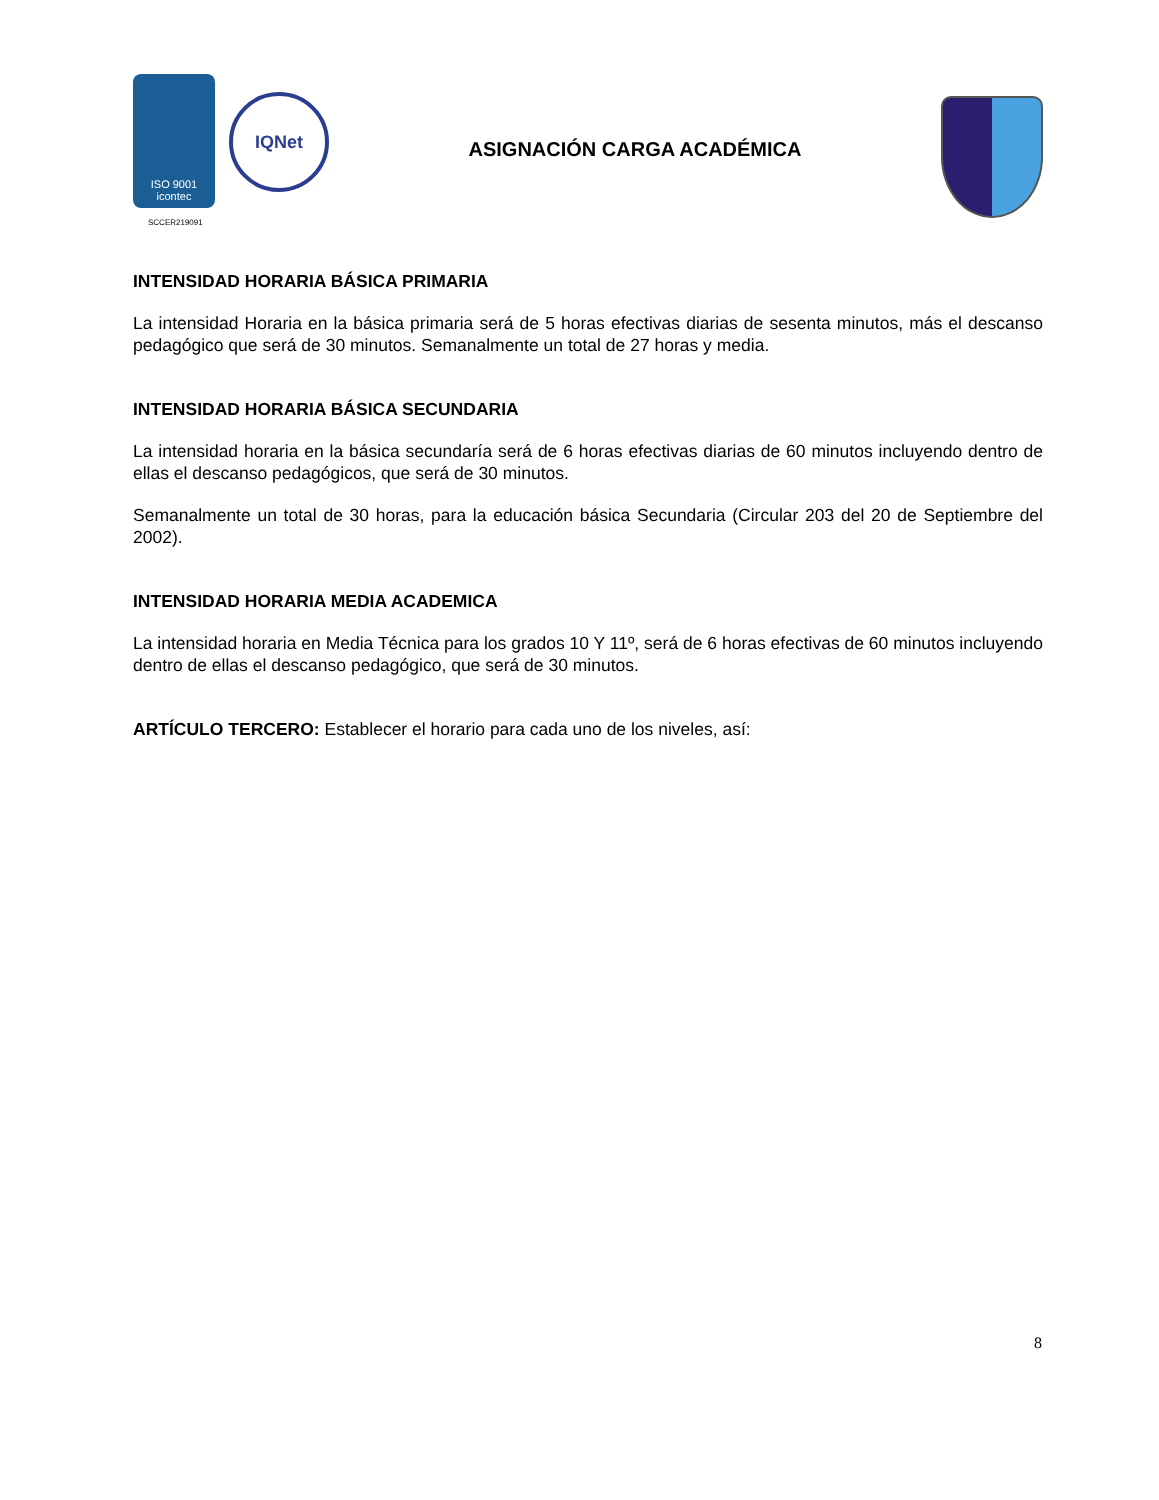ISO 9001
icontec
IQNet
ASIGNACIÓN CARGA ACADÉMICA
SCCER219091
INTENSIDAD HORARIA BÁSICA PRIMARIA
La intensidad Horaria en la básica primaria será de 5 horas efectivas diarias de sesenta minutos, más el descanso pedagógico que será de 30 minutos. Semanalmente un total de 27 horas y media.
INTENSIDAD HORARIA BÁSICA SECUNDARIA
La intensidad horaria en la básica secundaría será de 6 horas efectivas diarias de 60 minutos incluyendo dentro de ellas el descanso pedagógicos, que será de 30 minutos.
Semanalmente un total de 30 horas, para la educación básica Secundaria (Circular 203 del 20 de Septiembre del 2002).
INTENSIDAD HORARIA MEDIA ACADEMICA
La intensidad horaria en Media Técnica para los grados 10 Y 11º, será de 6 horas efectivas de 60 minutos incluyendo dentro de ellas el descanso pedagógico, que será de 30 minutos.
ARTÍCULO TERCERO: Establecer el horario para cada uno de los niveles, así:
8